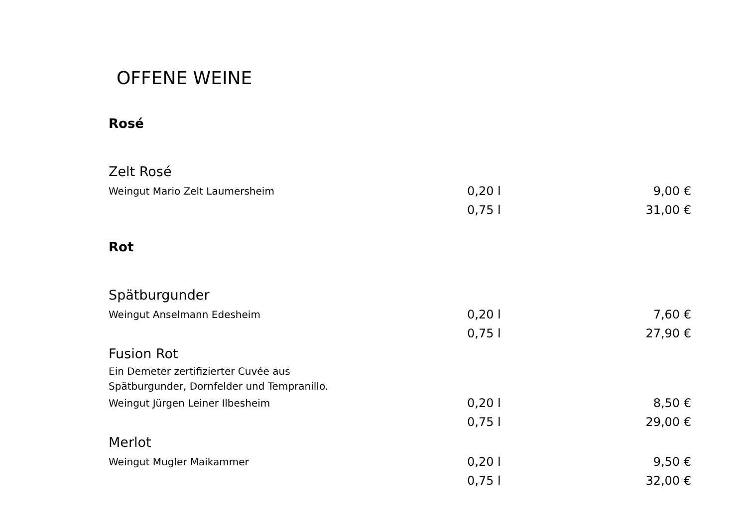OFFENE WEINE
Rosé
| Zelt Rosé | | |
| Weingut Mario Zelt Laumersheim | 0,20 l | 9,00 € |
| | 0,75 l | 31,00 € |
Rot
| Spätburgunder | | |
| Weingut Anselmann Edesheim | 0,20 l | 7,60 € |
| | 0,75 l | 27,90 € |
| Fusion Rot | | |
| Ein Demeter zertifizierter Cuvée aus | | |
| Spätburgunder, Dornfelder und Tempranillo. | | |
| Weingut Jürgen Leiner Ilbesheim | 0,20 l | 8,50 € |
| | 0,75 l | 29,00 € |
| Merlot | | |
| Weingut Mugler Maikammer | 0,20 l | 9,50 € |
| | 0,75 l | 32,00 € |